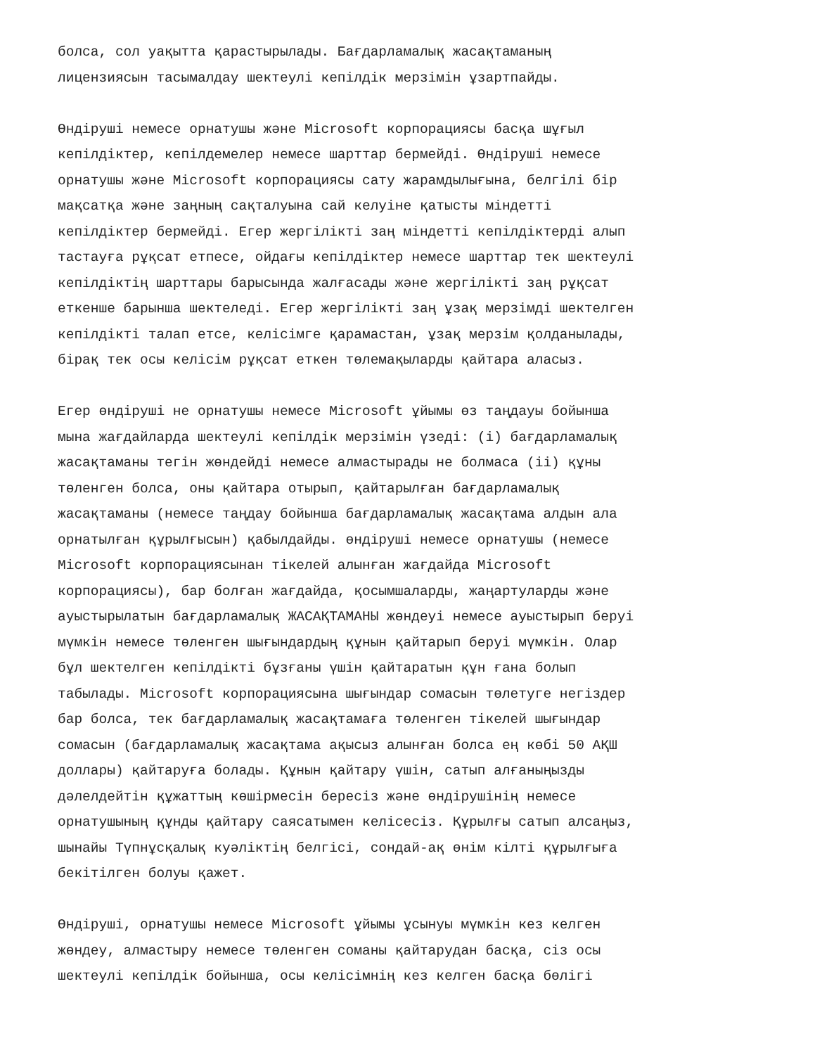болса, сол уақытта қарастырылады. Бағдарламалық жасақтаманың лицензиясын тасымалдау шектеулі кепілдік мерзімін ұзартпайды.
Өндіруші немесе орнатушы және Microsoft корпорациясы басқа шұғыл кепілдіктер, кепілдемелер немесе шарттар бермейді. Өндіруші немесе орнатушы және Microsoft корпорациясы сату жарамдылығына, белгілі бір мақсатқа және заңның сақталуына сай келуіне қатысты міндетті кепілдіктер бермейді. Егер жергілікті заң міндетті кепілдіктерді алып тастауға рұқсат етпесе, ойдағы кепілдіктер немесе шарттар тек шектеулі кепілдіктің шарттары барысында жалғасады және жергілікті заң рұқсат еткенше барынша шектеледі. Егер жергілікті заң ұзақ мерзімді шектелген кепілдікті талап етсе, келісімге қарамастан, ұзақ мерзім қолданылады, бірақ тек осы келісім рұқсат еткен төлемақыларды қайтара аласыз.
Егер өндіруші не орнатушы немесе Microsoft ұйымы өз таңдауы бойынша мына жағдайларда шектеулі кепілдік мерзімін үзеді: (i) бағдарламалық жасақтаманы тегін жөндейді немесе алмастырады не болмаса (ii) құны төленген болса, оны қайтара отырып, қайтарылған бағдарламалық жасақтаманы (немесе таңдау бойынша бағдарламалық жасақтама алдын ала орнатылған құрылғысын) қабылдайды. өндіруші немесе орнатушы (немесе Microsoft корпорациясынан тікелей алынған жағдайда Microsoft корпорациясы), бар болған жағдайда, қосымшаларды, жаңартуларды және ауыстырылатын бағдарламалық ЖАСАҚТАМАНЫ жөндеуі немесе ауыстырып беруі мүмкін немесе төленген шығындардың құнын қайтарып беруі мүмкін. Олар бұл шектелген кепілдікті бұзғаны үшін қайтаратын құн ғана болып табылады. Microsoft корпорациясына шығындар сомасын төлетуге негіздер бар болса, тек бағдарламалық жасақтамаға төленген тікелей шығындар сомасын (бағдарламалық жасақтама ақысыз алынған болса ең көбі 50 АҚШ доллары) қайтаруға болады. Құнын қайтару үшін, сатып алғаныңызды дәлелдейтін құжаттың көшірмесін бересіз және өндірушінің немесе орнатушының құнды қайтару саясатымен келісесіз. Құрылғы сатып алсаңыз, шынайы Түпнұсқалық куәліктің белгісі, сондай-ақ өнім кілті құрылғыға бекітілген болуы қажет.
Өндіруші, орнатушы немесе Microsoft ұйымы ұсынуы мүмкін кез келген жөндеу, алмастыру немесе төленген соманы қайтарудан басқа, сіз осы шектеулі кепілдік бойынша, осы келісімнің кез келген басқа бөлігі